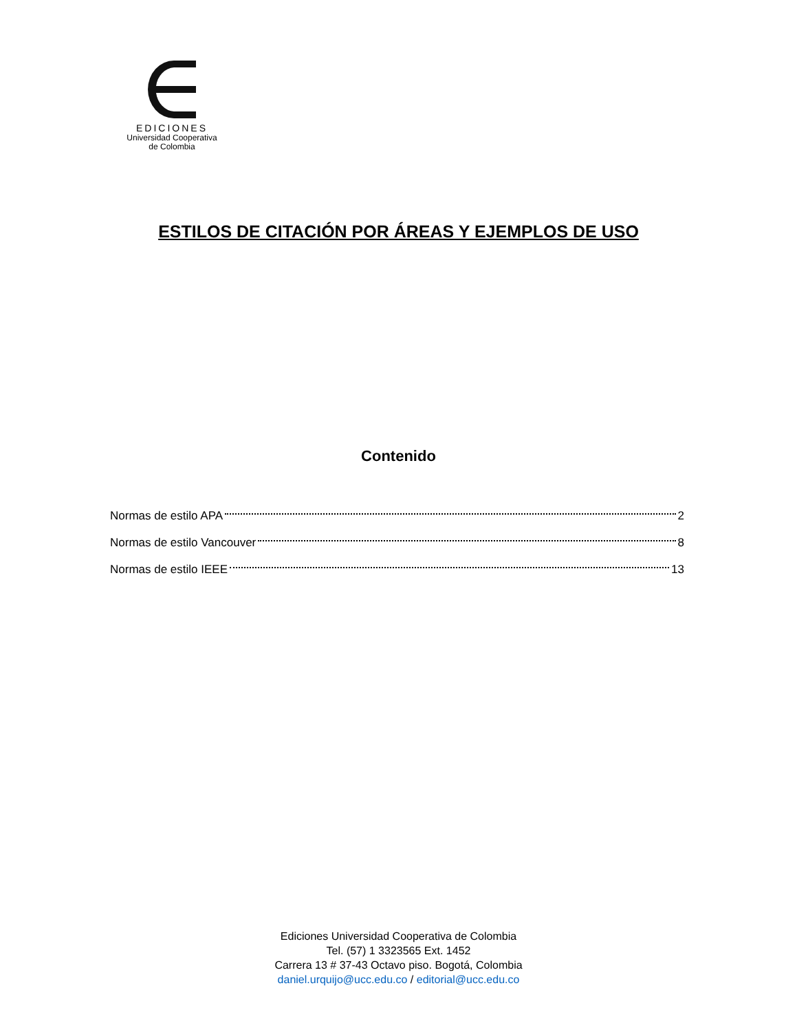EDICIONES
Universidad Cooperativa
de Colombia
ESTILOS DE CITACIÓN POR ÁREAS Y EJEMPLOS DE USO
Contenido
Normas de estilo APA 2
Normas de estilo Vancouver 8
Normas de estilo IEEE 13
Ediciones Universidad Cooperativa de Colombia
Tel. (57) 1 3323565 Ext. 1452
Carrera 13 # 37-43 Octavo piso. Bogotá, Colombia
daniel.urquijo@ucc.edu.co / editorial@ucc.edu.co